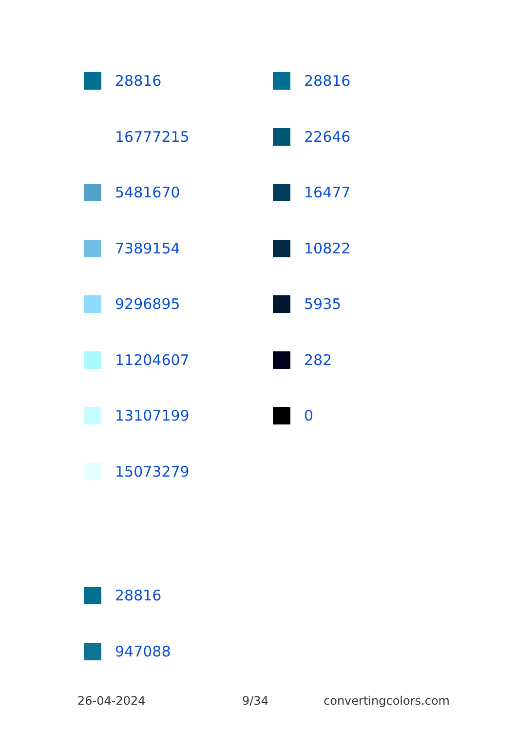28816
16777215
5481670
7389154
9296895
11204607
13107199
15073279
28816
22646
16477
10822
5935
282
0
28816
947088
26-04-2024 9/34 convertingcolors.com